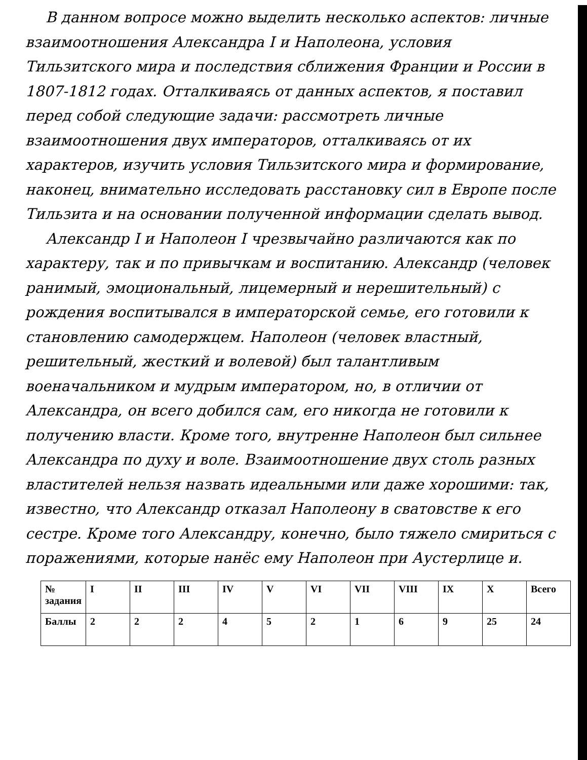В данном вопросе можно выделить несколько аспектов: личные взаимоотношения Александра I и Наполеона, условия Тильзитского мира и последствия сближения Франции и России в 1807-1812 годах. Отталкиваясь от данных аспектов, я поставил перед собой следующие задачи: рассмотреть личные взаимоотношения двух императоров, отталкиваясь от их характеров, изучить условия Тильзитского мира и формирование, наконец, внимательно исследовать расстановку сил в Европе после Тильзита и на основании полученной информации сделать вывод.
Александр I и Наполеон I чрезвычайно различаются как по характеру, так и по привычкам и воспитанию. Александр (человек ранимый, эмоциональный, лицемерный и нерешительный) с рождения воспитывался в императорской семье, его готовили к становлению самодержцем. Наполеон (человек властный, решительный, жесткий и волевой) был талантливым военачальником и мудрым императором, но, в отличии от Александра, он всего добился сам, его никогда не готовили к получению власти. Кроме того, внутренне Наполеон был сильнее Александра по духу и воле. Взаимоотношение двух столь разных властителей нельзя назвать идеальными или даже хорошими: так, известно, что Александр отказал Наполеону в сватовстве к его сестре. Кроме того Александру, конечно, было тяжело смириться с поражениями, которые нанёс ему Наполеон при Аустерлице и.
| № задания | I | II | III | IV | V | VI | VII | VIII | IX | X | Всего |
| --- | --- | --- | --- | --- | --- | --- | --- | --- | --- | --- | --- |
| Баллы | 2 | 2 | 2 | 4 | 5 | 2 | 1 | 6 | 9 | 25 | 24 |